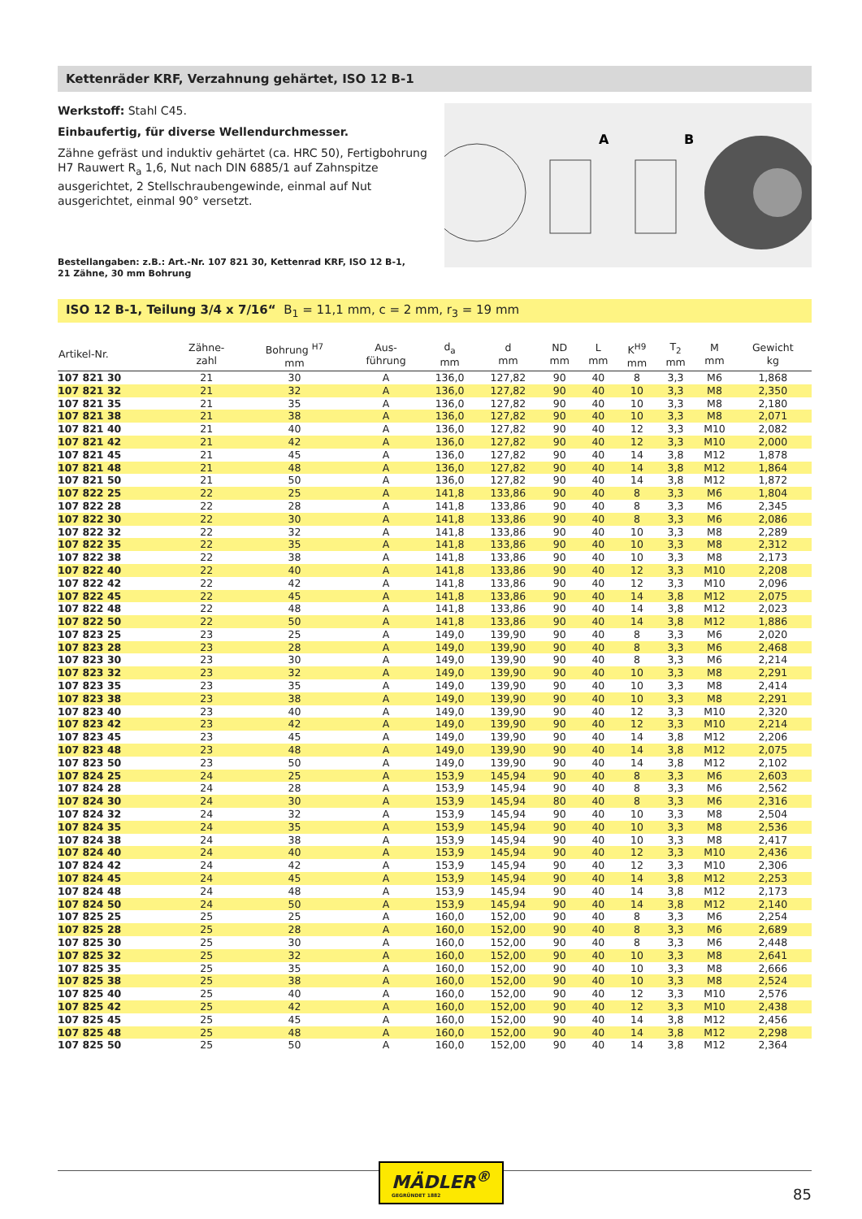Kettenräder KRF, Verzahnung gehärtet, ISO 12 B-1
Werkstoff: Stahl C45.
Einbaufertig, für diverse Wellendurchmesser.
Zähne gefräst und induktiv gehärtet (ca. HRC 50), Fertigbohrung H7 Rauwert R<sub>a</sub> 1,6, Nut nach DIN 6885/1 auf Zahnspitze ausgerichtet, 2 Stellschraubengewinde, einmal auf Nut ausgerichtet, einmal 90° versetzt.
Bestellangaben: z.B.: Art.-Nr. 107 821 30, Kettenrad KRF, ISO 12 B-1,
21 Zähne, 30 mm Bohrung
A
B
ISO 12 B-1, Teilung 3/4 x 7/16“ B<sub>1</sub> = 11,1 mm, c = 2 mm, r<sub>3</sub> = 19 mm
| Artikel-Nr. | Zähne- zahl | Bohrung <sup>H7</sup> mm | Aus- führung | d<sub>a</sub> mm | d mm | ND mm | L mm | K<sup>H9</sup> mm | T<sub>2</sub> mm | M mm | Gewicht kg |
| --- | --- | --- | --- | --- | --- | --- | --- | --- | --- | --- | --- |
| 107 821 30 | 21 | 30 | A | 136,0 | 127,82 | 90 | 40 | 8 | 3,3 | M6 | 1,868 |
| 107 821 32 | 21 | 32 | A | 136,0 | 127,82 | 90 | 40 | 10 | 3,3 | M8 | 2,350 |
| 107 821 35 | 21 | 35 | A | 136,0 | 127,82 | 90 | 40 | 10 | 3,3 | M8 | 2,180 |
| 107 821 38 | 21 | 38 | A | 136,0 | 127,82 | 90 | 40 | 10 | 3,3 | M8 | 2,071 |
| 107 821 40 | 21 | 40 | A | 136,0 | 127,82 | 90 | 40 | 12 | 3,3 | M10 | 2,082 |
| 107 821 42 | 21 | 42 | A | 136,0 | 127,82 | 90 | 40 | 12 | 3,3 | M10 | 2,000 |
| 107 821 45 | 21 | 45 | A | 136,0 | 127,82 | 90 | 40 | 14 | 3,8 | M12 | 1,878 |
| 107 821 48 | 21 | 48 | A | 136,0 | 127,82 | 90 | 40 | 14 | 3,8 | M12 | 1,864 |
| 107 821 50 | 21 | 50 | A | 136,0 | 127,82 | 90 | 40 | 14 | 3,8 | M12 | 1,872 |
| 107 822 25 | 22 | 25 | A | 141,8 | 133,86 | 90 | 40 | 8 | 3,3 | M6 | 1,804 |
| 107 822 28 | 22 | 28 | A | 141,8 | 133,86 | 90 | 40 | 8 | 3,3 | M6 | 2,345 |
| 107 822 30 | 22 | 30 | A | 141,8 | 133,86 | 90 | 40 | 8 | 3,3 | M6 | 2,086 |
| 107 822 32 | 22 | 32 | A | 141,8 | 133,86 | 90 | 40 | 10 | 3,3 | M8 | 2,289 |
| 107 822 35 | 22 | 35 | A | 141,8 | 133,86 | 90 | 40 | 10 | 3,3 | M8 | 2,312 |
| 107 822 38 | 22 | 38 | A | 141,8 | 133,86 | 90 | 40 | 10 | 3,3 | M8 | 2,173 |
| 107 822 40 | 22 | 40 | A | 141,8 | 133,86 | 90 | 40 | 12 | 3,3 | M10 | 2,208 |
| 107 822 42 | 22 | 42 | A | 141,8 | 133,86 | 90 | 40 | 12 | 3,3 | M10 | 2,096 |
| 107 822 45 | 22 | 45 | A | 141,8 | 133,86 | 90 | 40 | 14 | 3,8 | M12 | 2,075 |
| 107 822 48 | 22 | 48 | A | 141,8 | 133,86 | 90 | 40 | 14 | 3,8 | M12 | 2,023 |
| 107 822 50 | 22 | 50 | A | 141,8 | 133,86 | 90 | 40 | 14 | 3,8 | M12 | 1,886 |
| 107 823 25 | 23 | 25 | A | 149,0 | 139,90 | 90 | 40 | 8 | 3,3 | M6 | 2,020 |
| 107 823 28 | 23 | 28 | A | 149,0 | 139,90 | 90 | 40 | 8 | 3,3 | M6 | 2,468 |
| 107 823 30 | 23 | 30 | A | 149,0 | 139,90 | 90 | 40 | 8 | 3,3 | M6 | 2,214 |
| 107 823 32 | 23 | 32 | A | 149,0 | 139,90 | 90 | 40 | 10 | 3,3 | M8 | 2,291 |
| 107 823 35 | 23 | 35 | A | 149,0 | 139,90 | 90 | 40 | 10 | 3,3 | M8 | 2,414 |
| 107 823 38 | 23 | 38 | A | 149,0 | 139,90 | 90 | 40 | 10 | 3,3 | M8 | 2,291 |
| 107 823 40 | 23 | 40 | A | 149,0 | 139,90 | 90 | 40 | 12 | 3,3 | M10 | 2,320 |
| 107 823 42 | 23 | 42 | A | 149,0 | 139,90 | 90 | 40 | 12 | 3,3 | M10 | 2,214 |
| 107 823 45 | 23 | 45 | A | 149,0 | 139,90 | 90 | 40 | 14 | 3,8 | M12 | 2,206 |
| 107 823 48 | 23 | 48 | A | 149,0 | 139,90 | 90 | 40 | 14 | 3,8 | M12 | 2,075 |
| 107 823 50 | 23 | 50 | A | 149,0 | 139,90 | 90 | 40 | 14 | 3,8 | M12 | 2,102 |
| 107 824 25 | 24 | 25 | A | 153,9 | 145,94 | 90 | 40 | 8 | 3,3 | M6 | 2,603 |
| 107 824 28 | 24 | 28 | A | 153,9 | 145,94 | 90 | 40 | 8 | 3,3 | M6 | 2,562 |
| 107 824 30 | 24 | 30 | A | 153,9 | 145,94 | 80 | 40 | 8 | 3,3 | M6 | 2,316 |
| 107 824 32 | 24 | 32 | A | 153,9 | 145,94 | 90 | 40 | 10 | 3,3 | M8 | 2,504 |
| 107 824 35 | 24 | 35 | A | 153,9 | 145,94 | 90 | 40 | 10 | 3,3 | M8 | 2,536 |
| 107 824 38 | 24 | 38 | A | 153,9 | 145,94 | 90 | 40 | 10 | 3,3 | M8 | 2,417 |
| 107 824 40 | 24 | 40 | A | 153,9 | 145,94 | 90 | 40 | 12 | 3,3 | M10 | 2,436 |
| 107 824 42 | 24 | 42 | A | 153,9 | 145,94 | 90 | 40 | 12 | 3,3 | M10 | 2,306 |
| 107 824 45 | 24 | 45 | A | 153,9 | 145,94 | 90 | 40 | 14 | 3,8 | M12 | 2,253 |
| 107 824 48 | 24 | 48 | A | 153,9 | 145,94 | 90 | 40 | 14 | 3,8 | M12 | 2,173 |
| 107 824 50 | 24 | 50 | A | 153,9 | 145,94 | 90 | 40 | 14 | 3,8 | M12 | 2,140 |
| 107 825 25 | 25 | 25 | A | 160,0 | 152,00 | 90 | 40 | 8 | 3,3 | M6 | 2,254 |
| 107 825 28 | 25 | 28 | A | 160,0 | 152,00 | 90 | 40 | 8 | 3,3 | M6 | 2,689 |
| 107 825 30 | 25 | 30 | A | 160,0 | 152,00 | 90 | 40 | 8 | 3,3 | M6 | 2,448 |
| 107 825 32 | 25 | 32 | A | 160,0 | 152,00 | 90 | 40 | 10 | 3,3 | M8 | 2,641 |
| 107 825 35 | 25 | 35 | A | 160,0 | 152,00 | 90 | 40 | 10 | 3,3 | M8 | 2,666 |
| 107 825 38 | 25 | 38 | A | 160,0 | 152,00 | 90 | 40 | 10 | 3,3 | M8 | 2,524 |
| 107 825 40 | 25 | 40 | A | 160,0 | 152,00 | 90 | 40 | 12 | 3,3 | M10 | 2,576 |
| 107 825 42 | 25 | 42 | A | 160,0 | 152,00 | 90 | 40 | 12 | 3,3 | M10 | 2,438 |
| 107 825 45 | 25 | 45 | A | 160,0 | 152,00 | 90 | 40 | 14 | 3,8 | M12 | 2,456 |
| 107 825 48 | 25 | 48 | A | 160,0 | 152,00 | 90 | 40 | 14 | 3,8 | M12 | 2,298 |
| 107 825 50 | 25 | 50 | A | 160,0 | 152,00 | 90 | 40 | 14 | 3,8 | M12 | 2,364 |
MÄDLER<sup>®</sup>
GEGRÜNDET 1882
85